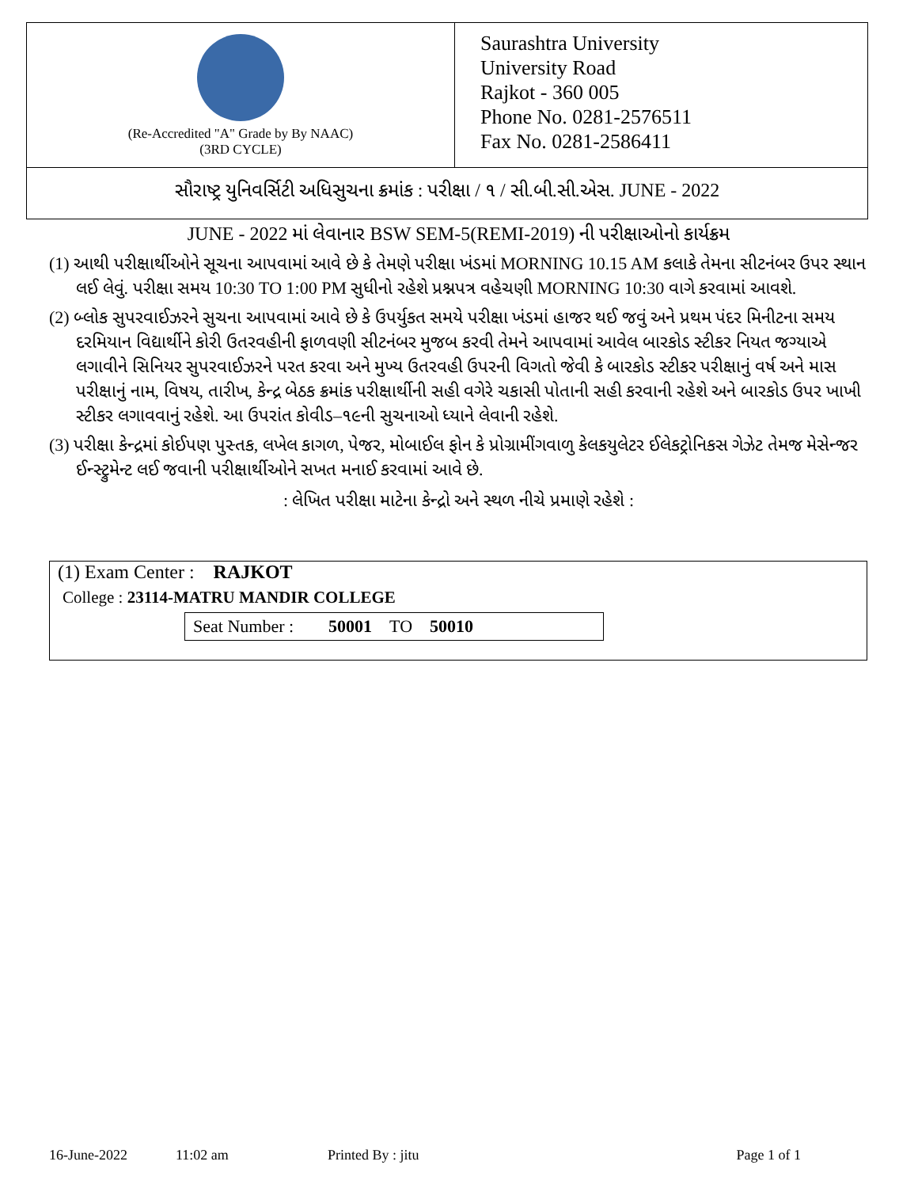(Re-Accredited "A" Grade by By NAAC)
(3RD CYCLE)
Saurashtra University
University Road
Rajkot - 360 005
Phone No. 0281-2576511
Fax No. 0281-2586411
સૌરાષ્ટ્ર યુનિવર્સિટી અધિસુચના ક્રમાંક : પરીક્ષા / ૧ / સી.બી.સી.એસ. JUNE - 2022
JUNE - 2022 માં લેવાનાર BSW SEM-5(REMI-2019) ની પરીક્ષાઓનો કાર્યક્રમ
(1) આથી પરીક્ષાર્થીઓને સૂચના આપવામાં આવે છે કે તેમણે પરીક્ષા ખંડમાં MORNING 10.15 AM કલાકે તેમના સીટનંબર ઉપર સ્થાન લઈ લેવું. પરીક્ષા સમય 10:30 TO 1:00 PM સુધીનો રહેશે પ્રશ્નપત્ર વહેચણી MORNING 10:30 વાગે કરવામાં આવશે.
(2) બ્લોક સુપરવાઈઝરને સુચના આપવામાં આવે છે કે ઉપર્યુકત સમયે પરીક્ષા ખંડમાં હાજર થઈ જવું અને પ્રથમ પંદર મિનીટના સમય દરમિયાન વિદ્યાર્થીને કોરી ઉતરવહીની ફાળવણી સીટનંબર મુજબ કરવી તેમને આપવામાં આવેલ બારકોડ સ્ટીકર નિયત જગ્યાએ લગાવીને સિનિયર સુપરવાઈઝરને પરત કરવા અને મુખ્ય ઉતરવહી ઉપરની વિગતો જેવી કે બારકોડ સ્ટીકર પરીક્ષાનું વર્ષ અને માસ પરીક્ષાનું નામ, વિષય, તારીખ, કેન્દ્ર બેઠક ક્રમાંક પરીક્ષાર્થીની સહી વગેરે ચકાસી પોતાની સહી કરવાની રહેશે અને બારકોડ ઉપર ખાખી સ્ટીકર લગાવવાનું રહેશે. આ ઉપરાંત કોવીડ–૧૯ની સુચનાઓ ધ્યાને લેવાની રહેશે.
(3) પરીક્ષા કેન્દ્રમાં કોઈપણ પુસ્તક, લખેલ કાગળ, પેજર, મોબાઈલ ફોન કે પ્રોગ્રામીંગવાળુ કેલકયુલેટર ઈલેકટ્રોનિકસ ગેઝેટ તેમજ મેસેન્જર ઈન્સ્ટ્રુમેન્ટ લઈ જવાની પરીક્ષાર્થીઓને સખત મનાઈ કરવામાં આવે છે.
: લેખિત પરીક્ષા માટેના કેન્દ્રો અને સ્થળ નીચે પ્રમાણે રહેશે :
(1) Exam Center : RAJKOT
College : 23114-MATRU MANDIR COLLEGE
Seat Number : 50001 TO 50010
16-June-2022 11:02 am Printed By : jitu Page 1 of 1